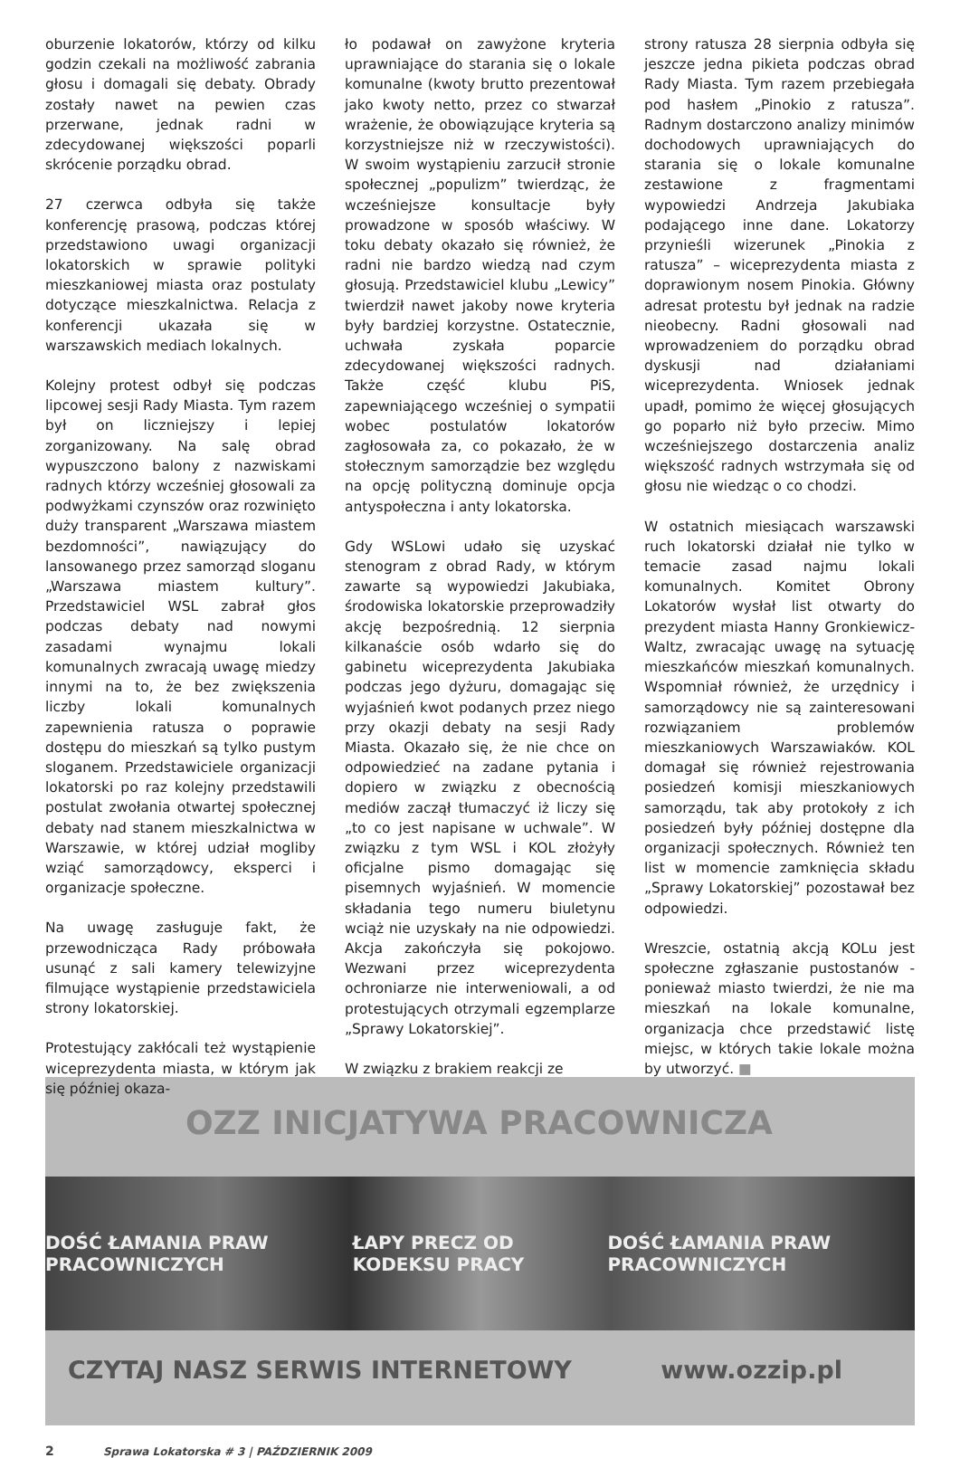oburzenie lokatorów, którzy od kilku godzin czekali na możliwość zabrania głosu i domagali się debaty. Obrady zostały nawet na pewien czas przerwane, jednak radni w zdecydowanej większości poparli skrócenie porządku obrad.
27 czerwca odbyła się także konferencję prasową, podczas której przedstawiono uwagi organizacji lokatorskich w sprawie polityki mieszkaniowej miasta oraz postulaty dotyczące mieszkalnictwa. Relacja z konferencji ukazała się w warszawskich mediach lokalnych.
Kolejny protest odbył się podczas lipcowej sesji Rady Miasta. Tym razem był on liczniejszy i lepiej zorganizowany. Na salę obrad wypuszczono balony z nazwiskami radnych którzy wcześniej głosowali za podwyżkami czynszów oraz rozwinięto duży transparent „Warszawa miastem bezdomności”, nawiązujący do lansowanego przez samorząd sloganu „Warszawa miastem kultury”. Przedstawiciel WSL zabrał głos podczas debaty nad nowymi zasadami wynajmu lokali komunalnych zwracają uwagę miedzy innymi na to, że bez zwiększenia liczby lokali komunalnych zapewnienia ratusza o poprawie dostępu do mieszkań są tylko pustym sloganem. Przedstawiciele organizacji lokatorski po raz kolejny przedstawili postulat zwołania otwartej społecznej debaty nad stanem mieszkalnictwa w Warszawie, w której udział mogliby wziąć samorządowcy, eksperci i organizacje społeczne.
Na uwagę zasługuje fakt, że przewodnicząca Rady próbowała usunąć z sali kamery telewizyjne filmujące wystąpienie przedstawiciela strony lokatorskiej.
Protestujący zakłócali też wystąpienie wiceprezydenta miasta, w którym jak się później okaza-
ło podawał on zawyżone kryteria uprawniające do starania się o lokale komunalne (kwoty brutto prezentował jako kwoty netto, przez co stwarzał wrażenie, że obowiązujące kryteria są korzystniejsze niż w rzeczywistości). W swoim wystąpieniu zarzucił stronie społecznej „populizm” twierdząc, że wcześniejsze konsultacje były prowadzone w sposób właściwy. W toku debaty okazało się również, że radni nie bardzo wiedzą nad czym głosują. Przedstawiciel klubu „Lewicy” twierdził nawet jakoby nowe kryteria były bardziej korzystne. Ostatecznie, uchwała zyskała poparcie zdecydowanej większości radnych. Także część klubu PiS, zapewniającego wcześniej o sympatii wobec postulatów lokatorów zagłosowała za, co pokazało, że w stołecznym samorządzie bez względu na opcję polityczną dominuje opcja antyspołeczna i anty lokatorska.
Gdy WSLowi udało się uzyskać stenogram z obrad Rady, w którym zawarte są wypowiedzi Jakubiaka, środowiska lokatorskie przeprowadziły akcję bezpośrednią. 12 sierpnia kilkanaście osób wdarło się do gabinetu wiceprezydenta Jakubiaka podczas jego dyżuru, domagając się wyjaśnień kwot podanych przez niego przy okazji debaty na sesji Rady Miasta. Okazało się, że nie chce on odpowiedzieć na zadane pytania i dopiero w związku z obecnością mediów zaczął tłumaczyć iż liczy się „to co jest napisane w uchwale”. W związku z tym WSL i KOL złożyły oficjalne pismo domagając się pisemnych wyjaśnień. W momencie składania tego numeru biuletynu wciąż nie uzyskały na nie odpowiedzi. Akcja zakończyła się pokojowo. Wezwani przez wiceprezydenta ochroniarze nie interweniowali, a od protestujących otrzymali egzemplarze „Sprawy Lokatorskiej”.
W związku z brakiem reakcji ze
strony ratusza 28 sierpnia odbyła się jeszcze jedna pikieta podczas obrad Rady Miasta. Tym razem przebiegała pod hasłem „Pinokio z ratusza”. Radnym dostarczono analizy minimów dochodowych uprawniających do starania się o lokale komunalne zestawione z fragmentami wypowiedzi Andrzeja Jakubiaka podającego inne dane. Lokatorzy przynieśli wizerunek „Pinokia z ratusza” – wiceprezydenta miasta z doprawionym nosem Pinokia. Główny adresat protestu był jednak na radzie nieobecny. Radni głosowali nad wprowadzeniem do porządku obrad dyskusji nad działaniami wiceprezydenta. Wniosek jednak upadł, pomimo że więcej głosujących go poparło niż było przeciw. Mimo wcześniejszego dostarczenia analiz większość radnych wstrzymała się od głosu nie wiedząc o co chodzi.
W ostatnich miesiącach warszawski ruch lokatorski działał nie tylko w temacie zasad najmu lokali komunalnych. Komitet Obrony Lokatorów wysłał list otwarty do prezydent miasta Hanny Gronkiewicz-Waltz, zwracając uwagę na sytuację mieszkańców mieszkań komunalnych. Wspomniał również, że urzędnicy i samorządowcy nie są zainteresowani rozwiązaniem problemów mieszkaniowych Warszawiaków. KOL domagał się również rejestrowania posiedzeń komisji mieszkaniowych samorządu, tak aby protokoły z ich posiedzeń były później dostępne dla organizacji społecznych. Również ten list w momencie zamknięcia składu „Sprawy Lokatorskiej” pozostawał bez odpowiedzi.
Wreszcie, ostatnią akcją KOLu jest społeczne zgłaszanie pustostanów - ponieważ miasto twierdzi, że nie ma mieszkań na lokale komunalne, organizacja chce przedstawić listę miejsc, w których takie lokale można by utworzyć. ■
OZZ INICJATYWA PRACOWNICZA
DOŚĆ ŁAMANIA PRAW PRACOWNICZYCH ŁAPY PRECZ OD KODEKSU PRACY DOŚĆ ŁAMANIA PRAW PRACOWNICZYCH
CZYTAJ NASZ SERWIS INTERNETOWY www.ozzip.pl
2 Sprawa Lokatorska # 3 | PAŹDZIERNIK 2009